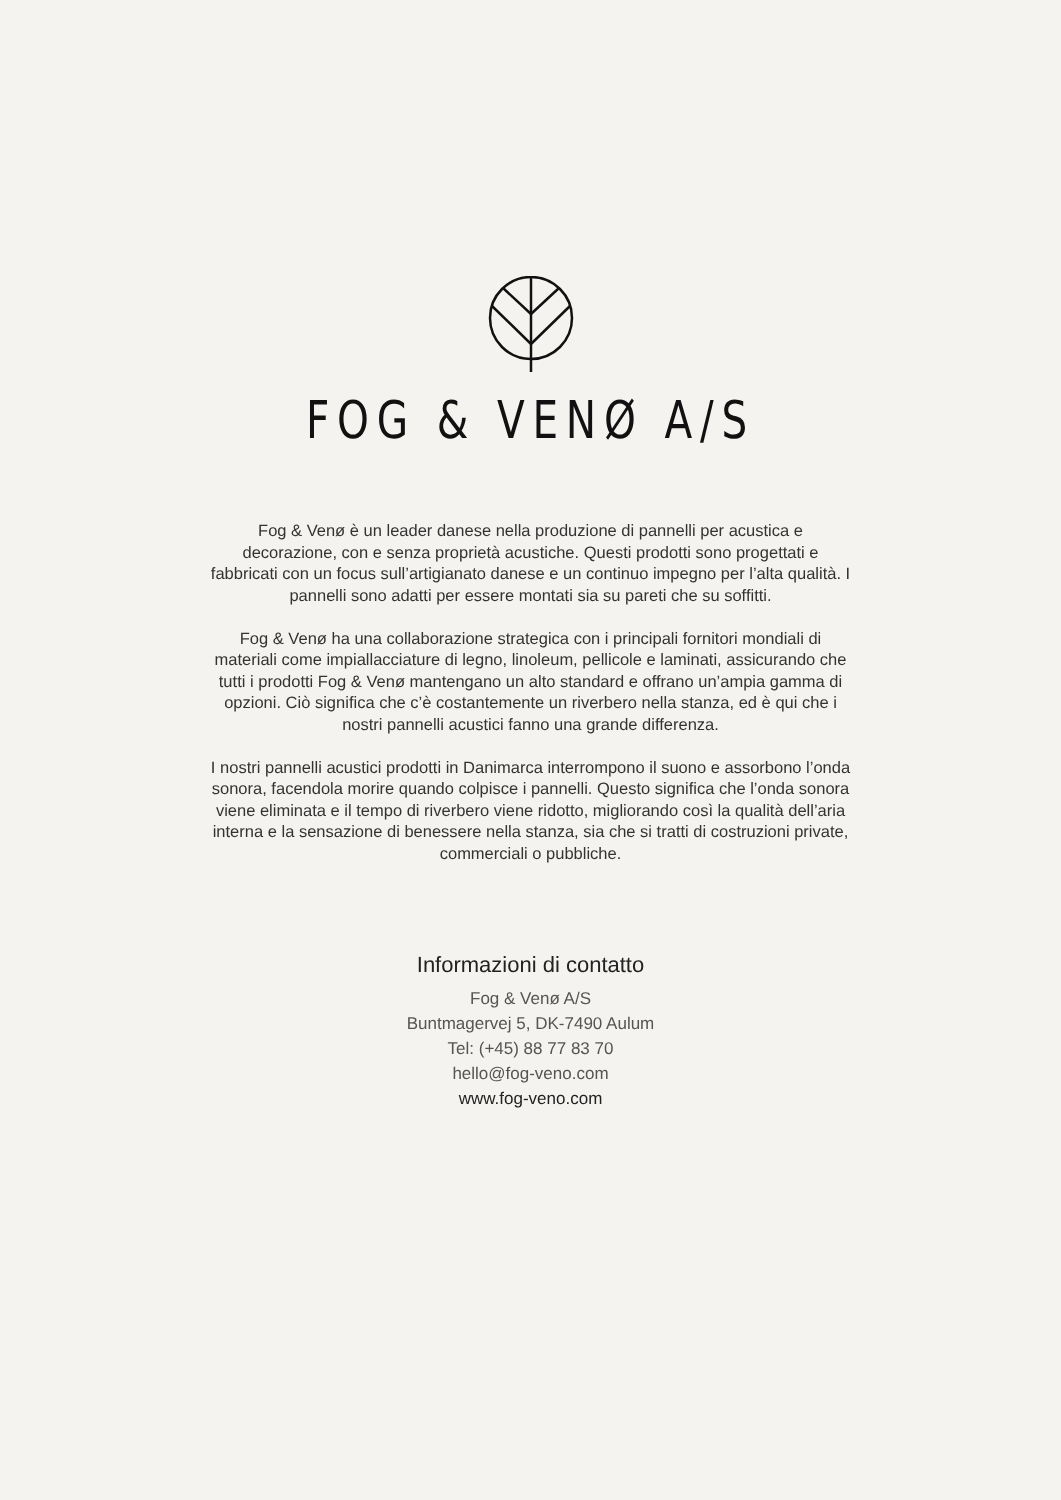FOG & VENØ A/S
Fog & Venø è un leader danese nella produzione di pannelli per acustica e decorazione, con e senza proprietà acustiche. Questi prodotti sono progettati e fabbricati con un focus sull’artigianato danese e un continuo impegno per l’alta qualità. I pannelli sono adatti per essere montati sia su pareti che su soffitti.
Fog & Venø ha una collaborazione strategica con i principali fornitori mondiali di materiali come impiallacciature di legno, linoleum, pellicole e laminati, assicurando che tutti i prodotti Fog & Venø mantengano un alto standard e offrano un’ampia gamma di opzioni. Ciò significa che c’è costantemente un riverbero nella stanza, ed è qui che i nostri pannelli acustici fanno una grande differenza.
I nostri pannelli acustici prodotti in Danimarca interrompono il suono e assorbono l’onda sonora, facendola morire quando colpisce i pannelli. Questo significa che l’onda sonora viene eliminata e il tempo di riverbero viene ridotto, migliorando così la qualità dell’aria interna e la sensazione di benessere nella stanza, sia che si tratti di costruzioni private, commerciali o pubbliche.
Informazioni di contatto
Fog & Venø A/S
Buntmagervej 5, DK-7490 Aulum
Tel: (+45) 88 77 83 70
hello@fog-veno.com
www.fog-veno.com